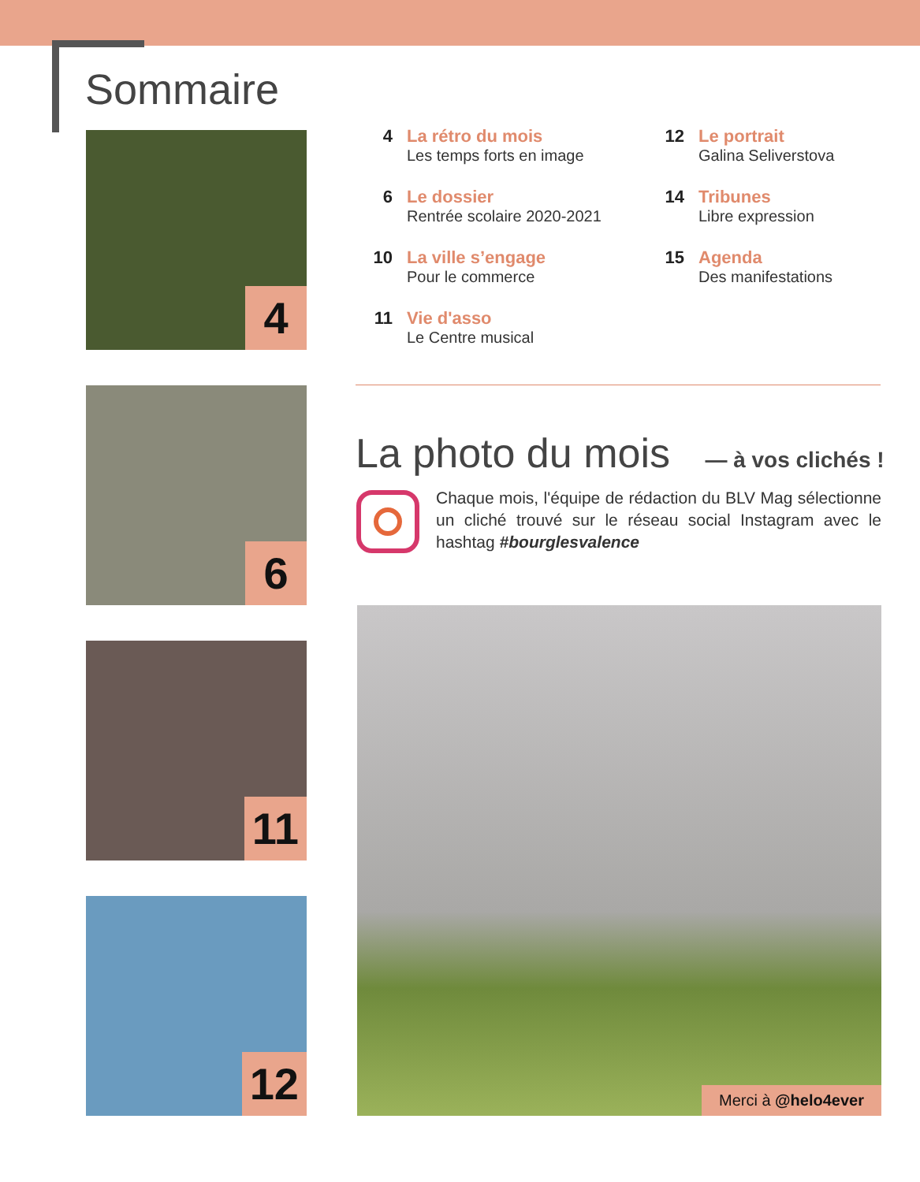Sommaire
4
6
11
12
4 La rétro du mois
Les temps forts en image
6 Le dossier
Rentrée scolaire 2020-2021
10 La ville s’engage
Pour le commerce
11 Vie d'asso
Le Centre musical
12 Le portrait
Galina Seliverstova
14 Tribunes
Libre expression
15 Agenda
Des manifestations
La photo du mois — à vos clichés !
Chaque mois, l'équipe de rédaction du BLV Mag sélectionne un cliché trouvé sur le réseau social Instagram avec le hashtag #bourglesvalence
Merci à @helo4ever